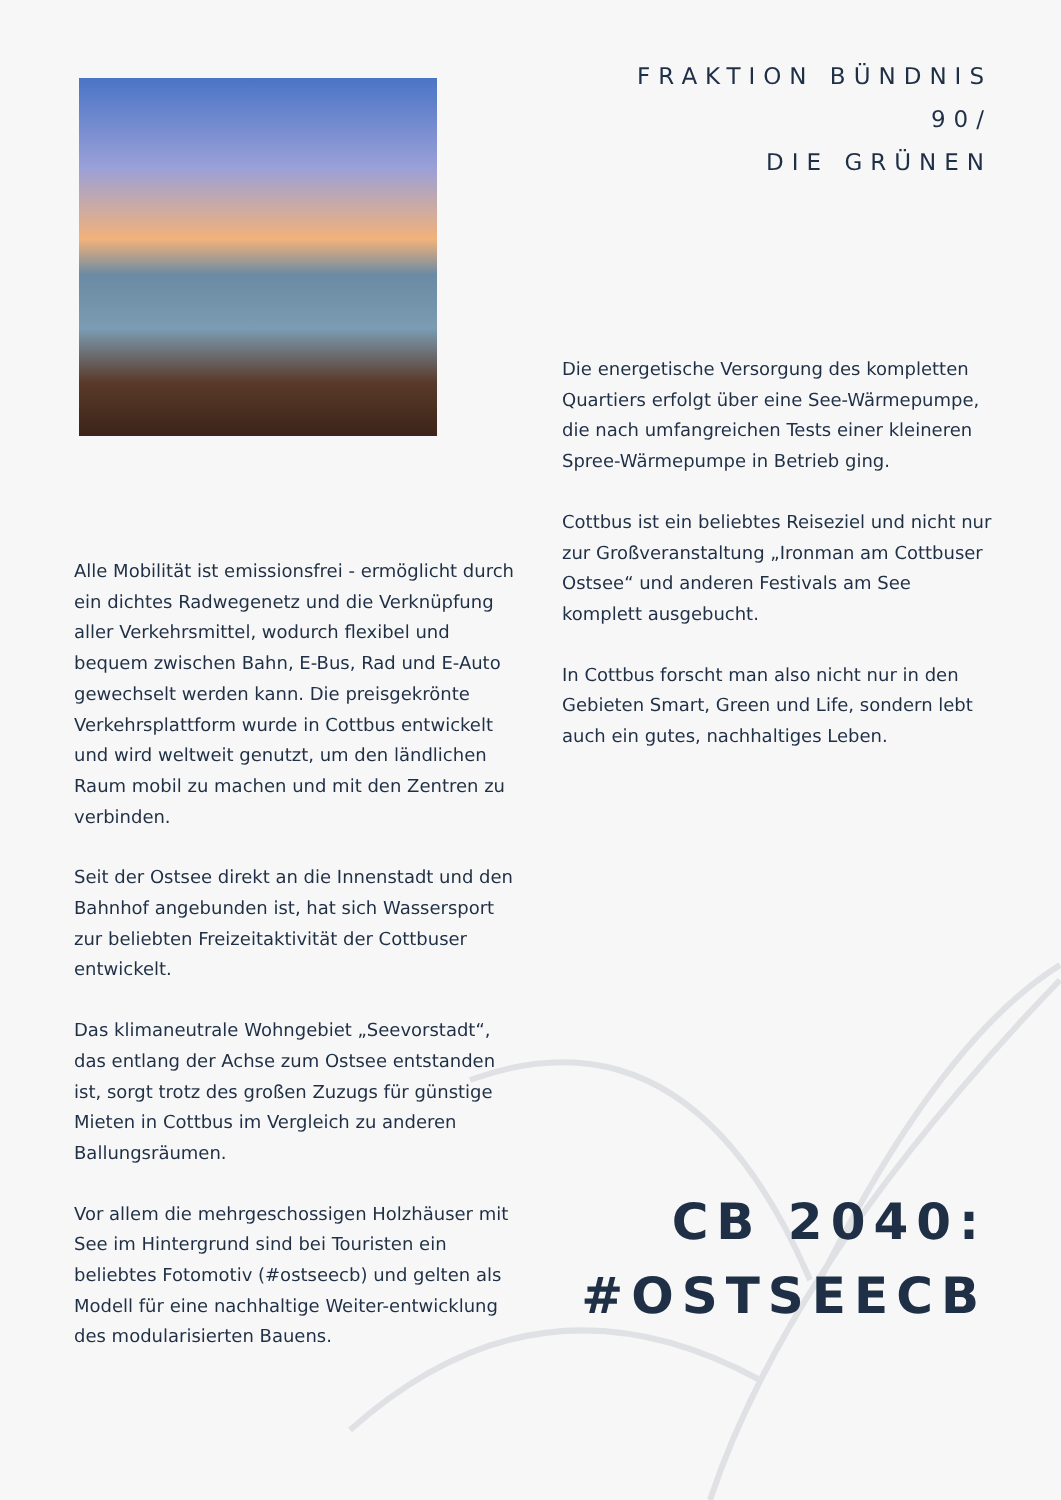Alle Mobilität ist emissionsfrei - ermöglicht durch ein dichtes Radwegenetz und die Verknüpfung aller Verkehrsmittel, wodurch flexibel und bequem zwischen Bahn, E-Bus, Rad und E-Auto gewechselt werden kann. Die preisgekrönte Verkehrsplattform wurde in Cottbus entwickelt und wird weltweit genutzt, um den ländlichen Raum mobil zu machen und mit den Zentren zu verbinden.
Seit der Ostsee direkt an die Innenstadt und den Bahnhof angebunden ist, hat sich Wassersport zur beliebten Freizeitaktivität der Cottbuser entwickelt.
Das klimaneutrale Wohngebiet „Seevorstadt“, das entlang der Achse zum Ostsee entstanden ist, sorgt trotz des großen Zuzugs für günstige Mieten in Cottbus im Vergleich zu anderen Ballungsräumen.
Vor allem die mehrgeschossigen Holzhäuser mit See im Hintergrund sind bei Touristen ein beliebtes Fotomotiv (#ostseecb) und gelten als Modell für eine nachhaltige Weiter-entwicklung des modularisierten Bauens.
FRAKTION BÜNDNIS 90/
DIE GRÜNEN
Die energetische Versorgung des kompletten Quartiers erfolgt über eine See-Wärmepumpe, die nach umfangreichen Tests einer kleineren Spree-Wärmepumpe in Betrieb ging.
Cottbus ist ein beliebtes Reiseziel und nicht nur zur Großveranstaltung „Ironman am Cottbuser Ostsee“ und anderen Festivals am See komplett ausgebucht.
In Cottbus forscht man also nicht nur in den Gebieten Smart, Green und Life, sondern lebt auch ein gutes, nachhaltiges Leben.
CB 2040:
#OSTSEECB